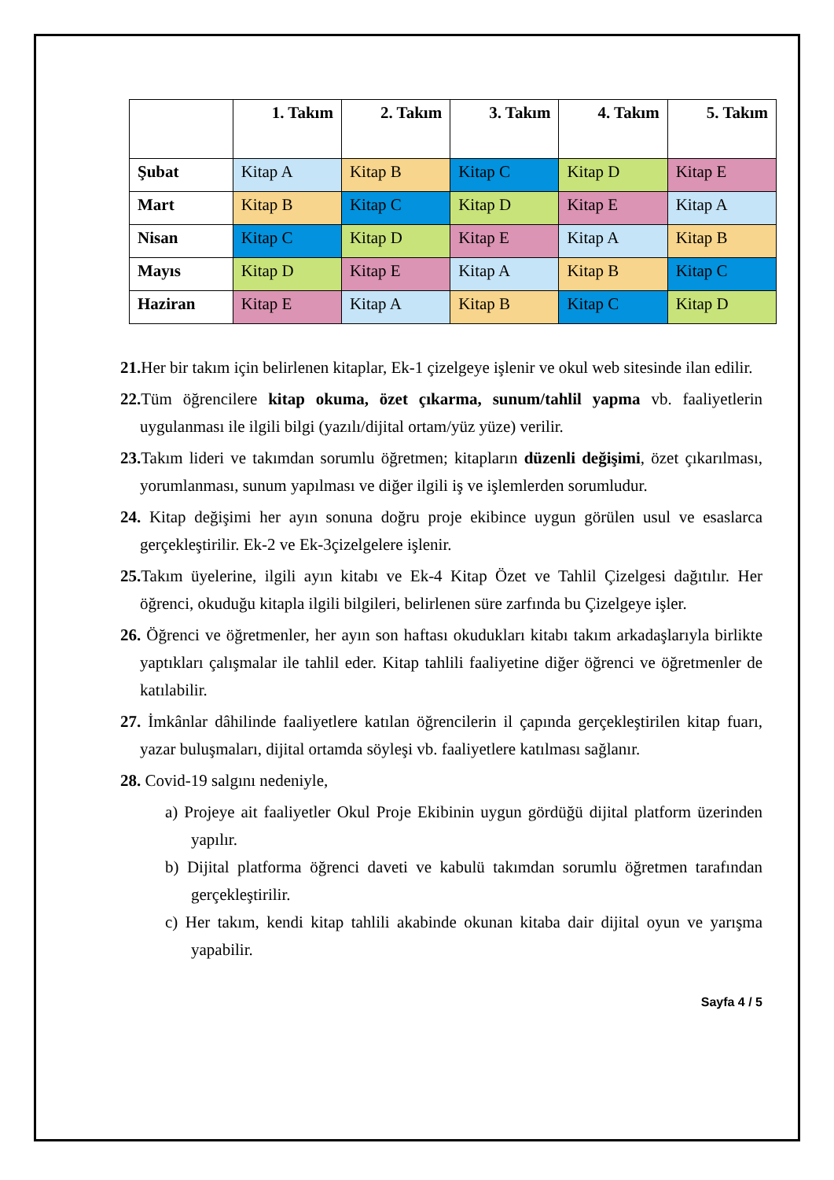| | 1. Takım | 2. Takım | 3. Takım | 4. Takım | 5. Takım |
| --- | --- | --- | --- | --- | --- |
| Şubat | Kitap A | Kitap B | Kitap C | Kitap D | Kitap E |
| Mart | Kitap B | Kitap C | Kitap D | Kitap E | Kitap A |
| Nisan | Kitap C | Kitap D | Kitap E | Kitap A | Kitap B |
| Mayıs | Kitap D | Kitap E | Kitap A | Kitap B | Kitap C |
| Haziran | Kitap E | Kitap A | Kitap B | Kitap C | Kitap D |
21. Her bir takım için belirlenen kitaplar, Ek-1 çizelgeye işlenir ve okul web sitesinde ilan edilir.
22. Tüm öğrencilere kitap okuma, özet çıkarma, sunum/tahlil yapma vb. faaliyetlerin uygulanması ile ilgili bilgi (yazılı/dijital ortam/yüz yüze) verilir.
23. Takım lideri ve takımdan sorumlu öğretmen; kitapların düzenli değişimi, özet çıkarılması, yorumlanması, sunum yapılması ve diğer ilgili iş ve işlemlerden sorumludur.
24. Kitap değişimi her ayın sonuna doğru proje ekibince uygun görülen usul ve esaslarca gerçekleştirilir. Ek-2 ve Ek-3çizelgelere işlenir.
25. Takım üyelerine, ilgili ayın kitabı ve Ek-4 Kitap Özet ve Tahlil Çizelgesi dağıtılır. Her öğrenci, okuduğu kitapla ilgili bilgileri, belirlenen süre zarfında bu Çizelgeye işler.
26. Öğrenci ve öğretmenler, her ayın son haftası okudukları kitabı takım arkadaşlarıyla birlikte yaptıkları çalışmalar ile tahlil eder. Kitap tahlili faaliyetine diğer öğrenci ve öğretmenler de katılabilir.
27. İmkânlar dâhilinde faaliyetlere katılan öğrencilerin il çapında gerçekleştirilen kitap fuarı, yazar buluşmaları, dijital ortamda söyleşi vb. faaliyetlere katılması sağlanır.
28. Covid-19 salgını nedeniyle,
a) Projeye ait faaliyetler Okul Proje Ekibinin uygun gördüğü dijital platform üzerinden yapılır.
b) Dijital platforma öğrenci daveti ve kabulü takımdan sorumlu öğretmen tarafından gerçekleştirilir.
c) Her takım, kendi kitap tahlili akabinde okunan kitaba dair dijital oyun ve yarışma yapabilir.
Sayfa 4 / 5